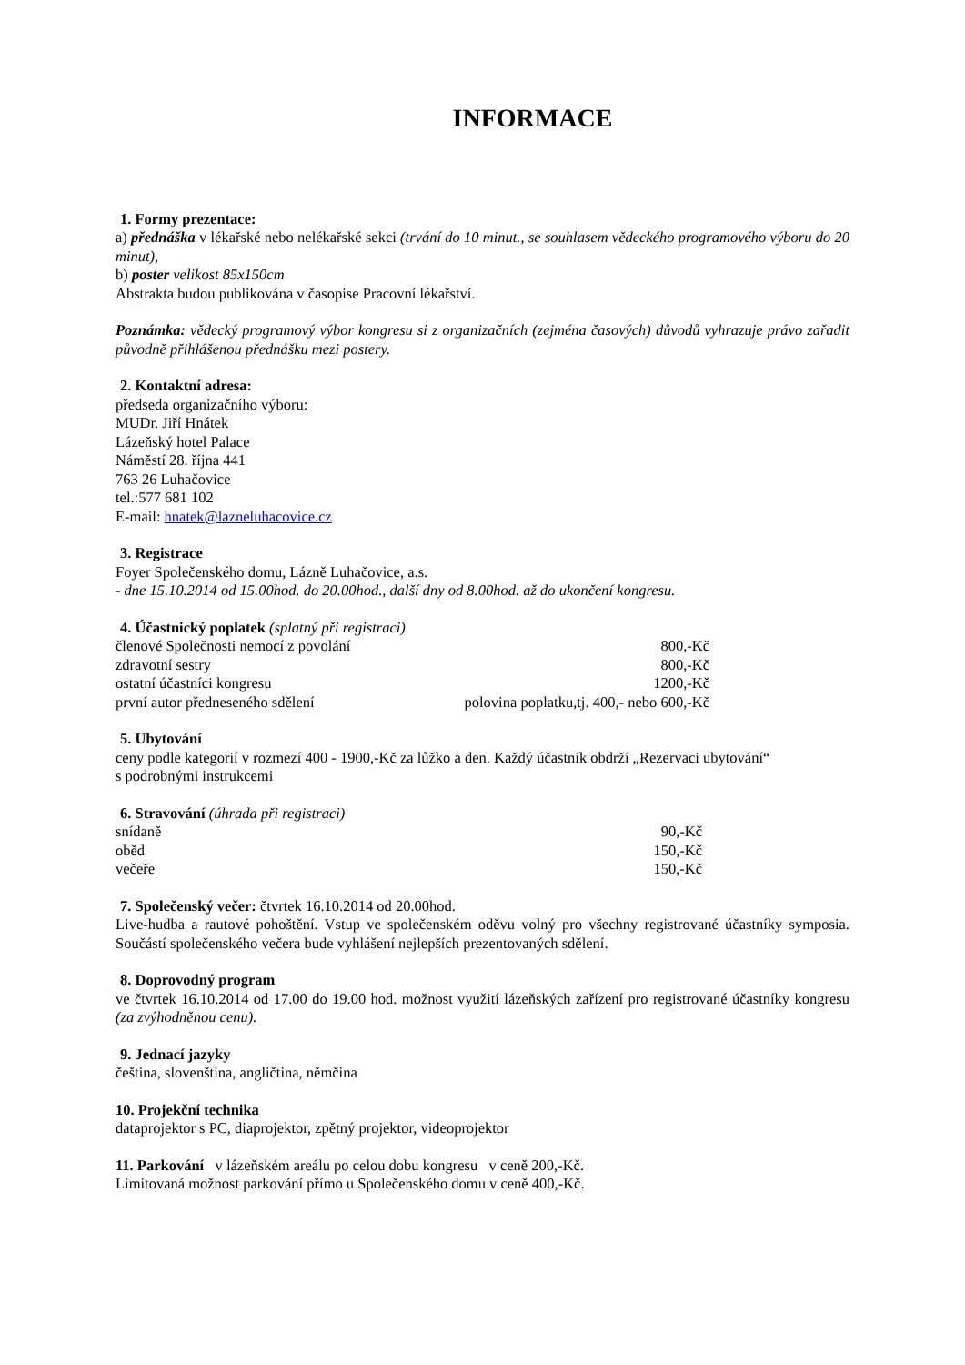INFORMACE
1. Formy prezentace:
a) přednáška v lékařské nebo nelékařské sekci (trvání do 10 minut., se souhlasem vědeckého programového výboru do 20 minut),
b) poster velikost 85x150cm
Abstrakta budou publikována v časopise Pracovní lékařství.
Poznámka: vědecký programový výbor kongresu si z organizačních (zejména časových) důvodů vyhrazuje právo zařadit původně přihlášenou přednášku mezi postery.
2. Kontaktní adresa:
předseda organizačního výboru:
MUDr. Jiří Hnátek
Lázeňský hotel Palace
Náměstí 28. října 441
763 26 Luhačovice
tel.:577 681 102
E-mail: hnatek@lazneluhacovice.cz
3. Registrace
Foyer Společenského domu, Lázně Luhačovice, a.s.
- dne 15.10.2014 od 15.00hod. do 20.00hod., další dny od 8.00hod. až do ukončení kongresu.
4. Účastnický poplatek (splatný při registraci)
| členové Společnosti nemocí z povolání | 800,-Kč |
| zdravotní sestry | 800,-Kč |
| ostatní účastníci kongresu | 1200,-Kč |
| první autor předneseného sdělení | polovina poplatku,tj. 400,- nebo 600,-Kč |
5. Ubytování
ceny podle kategorií v rozmezí 400 - 1900,-Kč za lůžko a den. Každý účastník obdrží „Rezervaci ubytování“
s podrobnými instrukcemi
6. Stravování (úhrada při registraci)
| snídaně | 90,-Kč |
| oběd | 150,-Kč |
| večeře | 150,-Kč |
7. Společenský večer: čtvrtek 16.10.2014 od 20.00hod.
Live-hudba a rautové pohoštění. Vstup ve společenském oděvu volný pro všechny registrované účastníky symposia. Součástí společenského večera bude vyhlášení nejlepších prezentovaných sdělení.
8. Doprovodný program
ve čtvrtek 16.10.2014 od 17.00 do 19.00 hod. možnost využití lázeňských zařízení pro registrované účastníky kongresu (za zvýhodněnou cenu).
9. Jednací jazyky
čeština, slovenština, angličtina, němčina
10. Projekční technika
dataprojektor s PC, diaprojektor, zpětný projektor, videoprojektor
11. Parkování v lázeňském areálu po celou dobu kongresu v ceně 200,-Kč.
Limitovaná možnost parkování přímo u Společenského domu v ceně 400,-Kč.